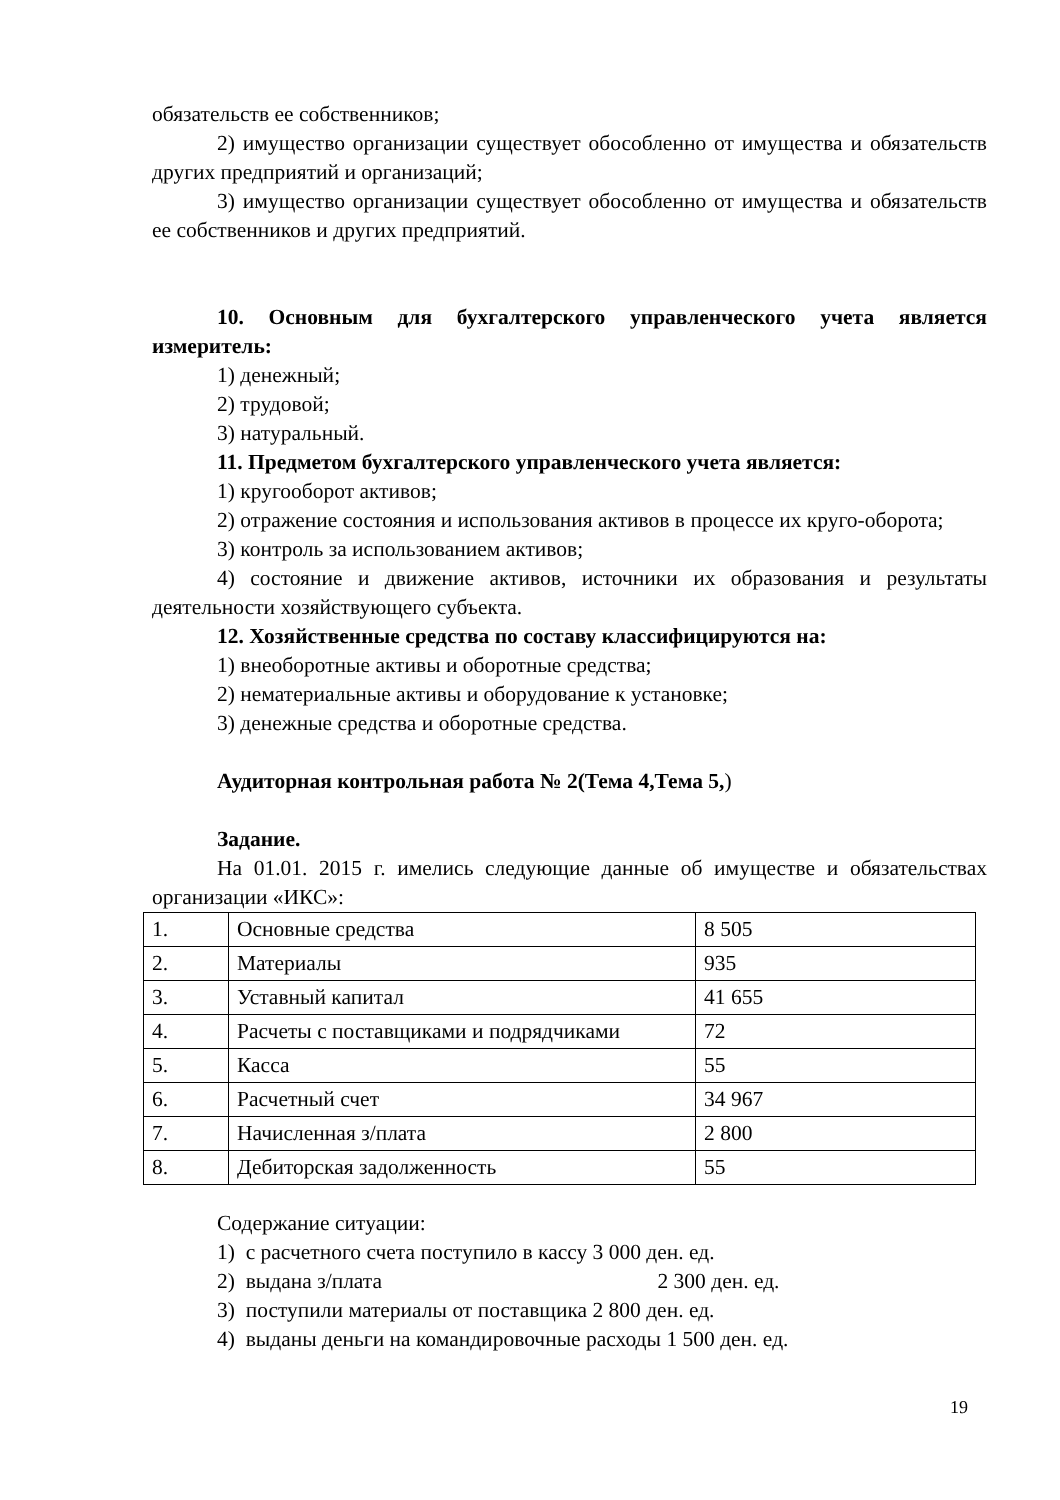обязательств ее собственников;
2) имущество организации существует обособленно от имущества и обязательств других предприятий и организаций;
3) имущество организации существует обособленно от имущества и обязательств ее собственников и других предприятий.
10. Основным для бухгалтерского управленческого учета является измеритель:
1) денежный;
2) трудовой;
3) натуральный.
11. Предметом бухгалтерского управленческого учета является:
1) кругооборот активов;
2) отражение состояния и использования активов в процессе их круго-оборота;
3) контроль за использованием активов;
4) состояние и движение активов, источники их образования и результаты деятельности хозяйствующего субъекта.
12. Хозяйственные средства по составу классифицируются на:
1) внеоборотные активы и оборотные средства;
2) нематериальные активы и оборудование к установке;
3) денежные средства и оборотные средства.
Аудиторная контрольная работа № 2(Тема 4,Тема 5,)
Задание.
На 01.01. 2015 г. имелись следующие данные об имуществе и обязательствах организации «ИКС»:
| 1. | Основные средства | 8 505 |
| 2. | Материалы | 935 |
| 3. | Уставный капитал | 41 655 |
| 4. | Расчеты с поставщиками и подрядчиками | 72 |
| 5. | Касса | 55 |
| 6. | Расчетный счет | 34 967 |
| 7. | Начисленная з/плата | 2 800 |
| 8. | Дебиторская задолженность | 55 |
Содержание ситуации:
1) с расчетного счета поступило в кассу 3 000 ден. ед.
2) выдана з/плата 2 300 ден. ед.
3) поступили материалы от поставщика 2 800 ден. ед.
4) выданы деньги на командировочные расходы 1 500 ден. ед.
19